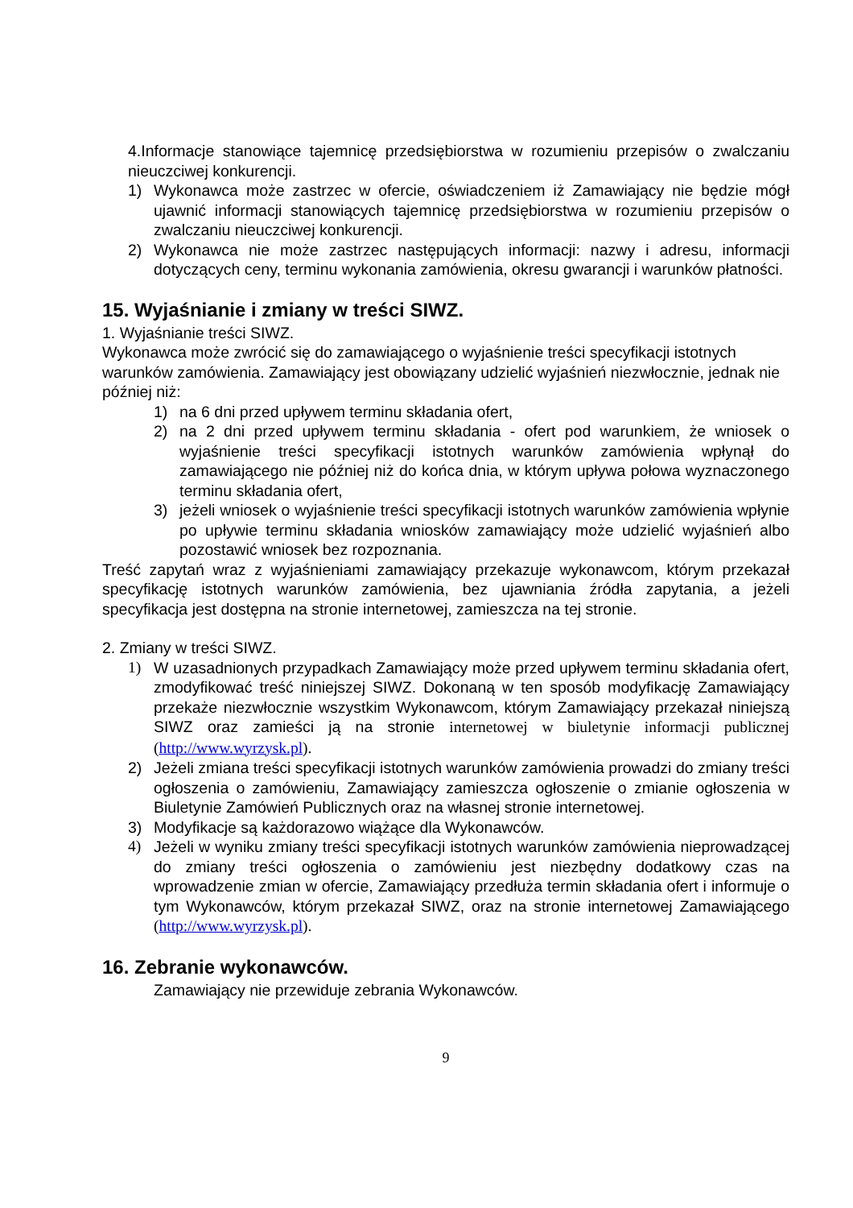4.Informacje stanowiące tajemnicę przedsiębiorstwa w rozumieniu przepisów o zwalczaniu nieuczciwej konkurencji.
1) Wykonawca może zastrzec w ofercie, oświadczeniem iż Zamawiający nie będzie mógł ujawnić informacji stanowiących tajemnicę przedsiębiorstwa w rozumieniu przepisów o zwalczaniu nieuczciwej konkurencji.
2) Wykonawca nie może zastrzec następujących informacji: nazwy i adresu, informacji dotyczących ceny, terminu wykonania zamówienia, okresu gwarancji i warunków płatności.
15. Wyjaśnianie i zmiany w treści SIWZ.
1. Wyjaśnianie treści SIWZ.
Wykonawca może zwrócić się do zamawiającego o wyjaśnienie treści specyfikacji istotnych warunków zamówienia. Zamawiający jest obowiązany udzielić wyjaśnień niezwłocznie, jednak nie później niż:
1) na 6 dni przed upływem terminu składania ofert,
2) na 2 dni przed upływem terminu składania - ofert pod warunkiem, że wniosek o wyjaśnienie treści specyfikacji istotnych warunków zamówienia wpłynął do zamawiającego nie później niż do końca dnia, w którym upływa połowa wyznaczonego terminu składania ofert,
3) jeżeli wniosek o wyjaśnienie treści specyfikacji istotnych warunków zamówienia wpłynie po upływie terminu składania wniosków zamawiający może udzielić wyjaśnień albo pozostawić wniosek bez rozpoznania.
Treść zapytań wraz z wyjaśnieniami zamawiający przekazuje wykonawcom, którym przekazał specyfikację istotnych warunków zamówienia, bez ujawniania źródła zapytania, a jeżeli specyfikacja jest dostępna na stronie internetowej, zamieszcza na tej stronie.
2. Zmiany w treści SIWZ.
1) W uzasadnionych przypadkach Zamawiający może przed upływem terminu składania ofert, zmodyfikować treść niniejszej SIWZ. Dokonaną w ten sposób modyfikację Zamawiający przekaże niezwłocznie wszystkim Wykonawcom, którym Zamawiający przekazał niniejszą SIWZ oraz zamieści ją na stronie internetowej w biuletynie informacji publicznej (http://www.wyrzysk.pl).
2) Jeżeli zmiana treści specyfikacji istotnych warunków zamówienia prowadzi do zmiany treści ogłoszenia o zamówieniu, Zamawiający zamieszcza ogłoszenie o zmianie ogłoszenia w Biuletynie Zamówień Publicznych oraz na własnej stronie internetowej.
3) Modyfikacje są każdorazowo wiążące dla Wykonawców.
4) Jeżeli w wyniku zmiany treści specyfikacji istotnych warunków zamówienia nieprowadzącej do zmiany treści ogłoszenia o zamówieniu jest niezbędny dodatkowy czas na wprowadzenie zmian w ofercie, Zamawiający przedłuża termin składania ofert i informuje o tym Wykonawców, którym przekazał SIWZ, oraz na stronie internetowej Zamawiającego (http://www.wyrzysk.pl).
16. Zebranie wykonawców.
Zamawiający nie przewiduje zebrania Wykonawców.
9